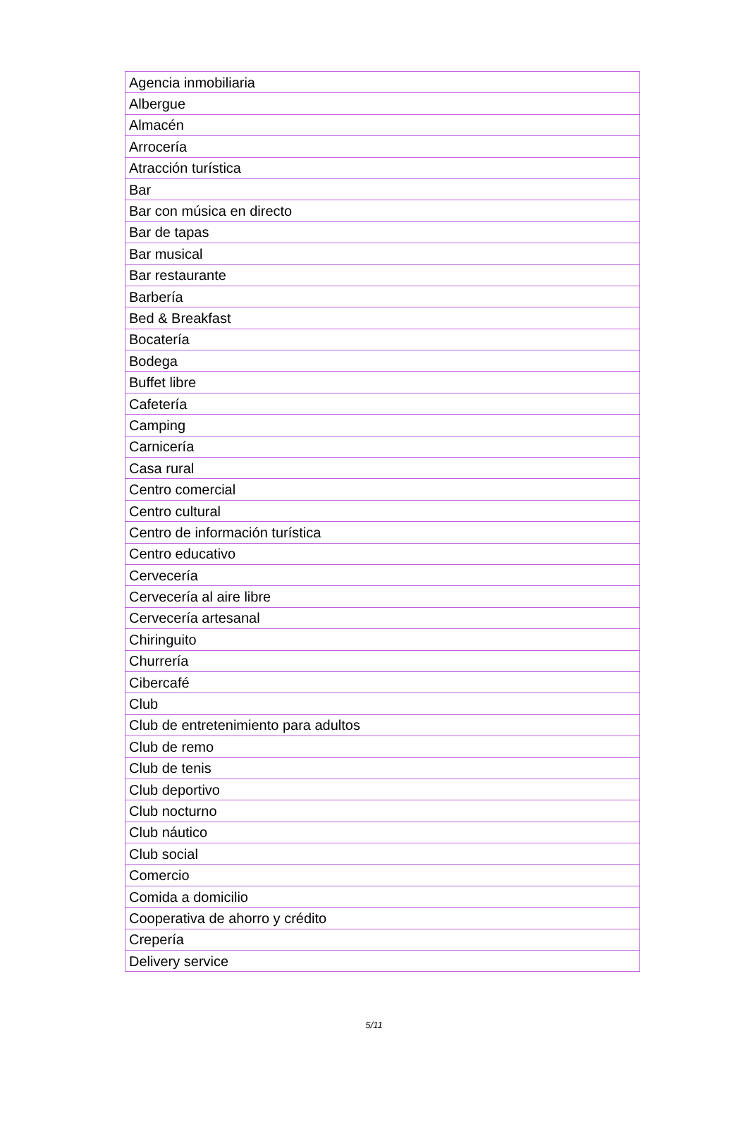| Agencia inmobiliaria |
| Albergue |
| Almacén |
| Arrocería |
| Atracción turística |
| Bar |
| Bar con música en directo |
| Bar de tapas |
| Bar musical |
| Bar restaurante |
| Barbería |
| Bed & Breakfast |
| Bocatería |
| Bodega |
| Buffet libre |
| Cafetería |
| Camping |
| Carnicería |
| Casa rural |
| Centro comercial |
| Centro cultural |
| Centro de información turística |
| Centro educativo |
| Cervecería |
| Cervecería al aire libre |
| Cervecería artesanal |
| Chiringuito |
| Churrería |
| Cibercafé |
| Club |
| Club de entretenimiento para adultos |
| Club de remo |
| Club de tenis |
| Club deportivo |
| Club nocturno |
| Club náutico |
| Club social |
| Comercio |
| Comida a domicilio |
| Cooperativa de ahorro y crédito |
| Crepería |
| Delivery service |
5/11